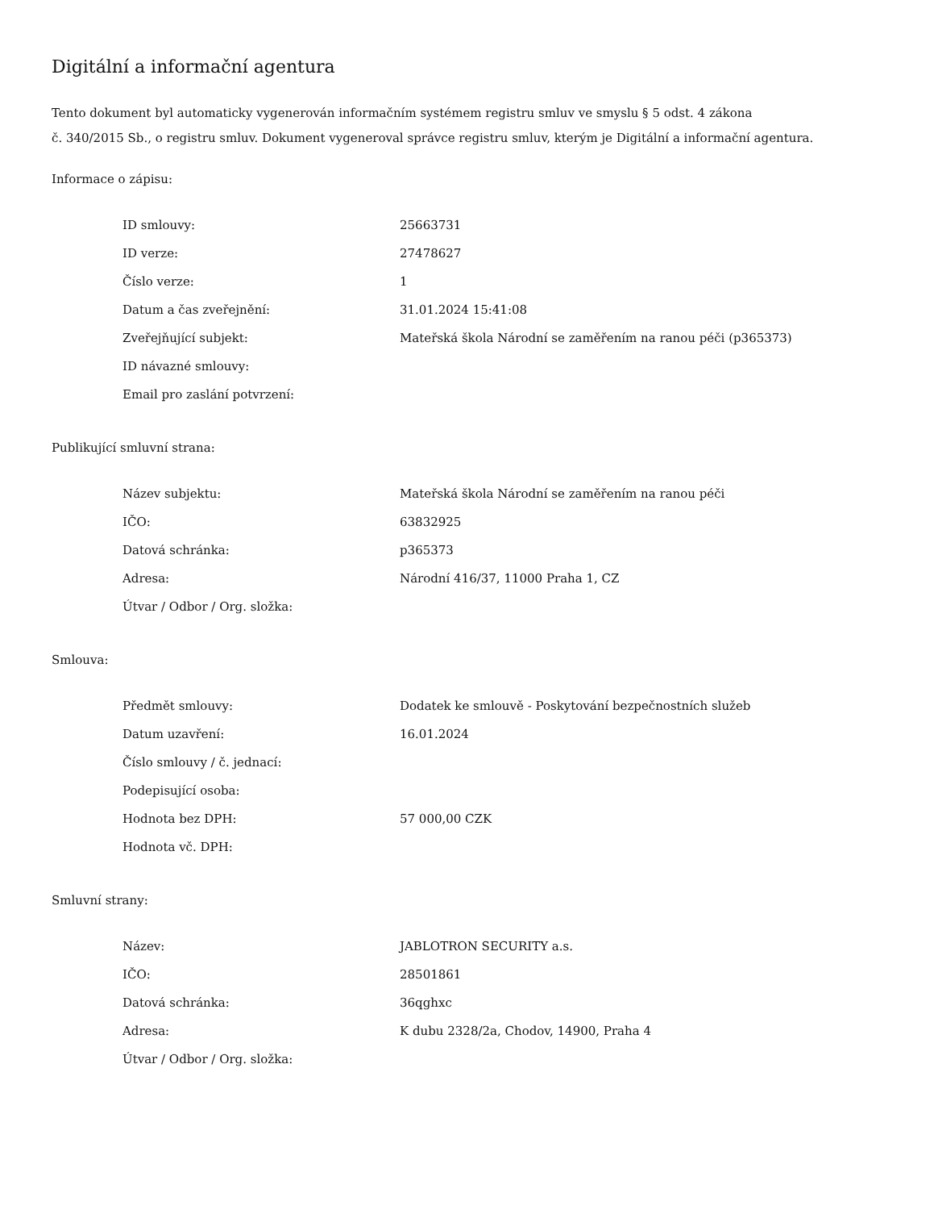Digitální a informační agentura
Tento dokument byl automaticky vygenerován informačním systémem registru smluv ve smyslu § 5 odst. 4 zákona
č. 340/2015 Sb., o registru smluv. Dokument vygeneroval správce registru smluv, kterým je Digitální a informační agentura.
Informace o zápisu:
| ID smlouvy: | 25663731 |
| ID verze: | 27478627 |
| Číslo verze: | 1 |
| Datum a čas zveřejnění: | 31.01.2024 15:41:08 |
| Zveřejňující subjekt: | Mateřská škola Národní se zaměřením na ranou péči (p365373) |
| ID návazné smlouvy: | |
| Email pro zaslání potvrzení: | |
Publikující smluvní strana:
| Název subjektu: | Mateřská škola Národní se zaměřením na ranou péči |
| IČO: | 63832925 |
| Datová schránka: | p365373 |
| Adresa: | Národní 416/37, 11000 Praha 1, CZ |
| Útvar / Odbor / Org. složka: | |
Smlouva:
| Předmět smlouvy: | Dodatek ke smlouvě - Poskytování bezpečnostních služeb |
| Datum uzavření: | 16.01.2024 |
| Číslo smlouvy / č. jednací: | |
| Podepisující osoba: | |
| Hodnota bez DPH: | 57 000,00 CZK |
| Hodnota vč. DPH: | |
Smluvní strany:
| Název: | JABLOTRON SECURITY a.s. |
| IČO: | 28501861 |
| Datová schránka: | 36qghxc |
| Adresa: | K dubu 2328/2a, Chodov, 14900, Praha 4 |
| Útvar / Odbor / Org. složka: | |